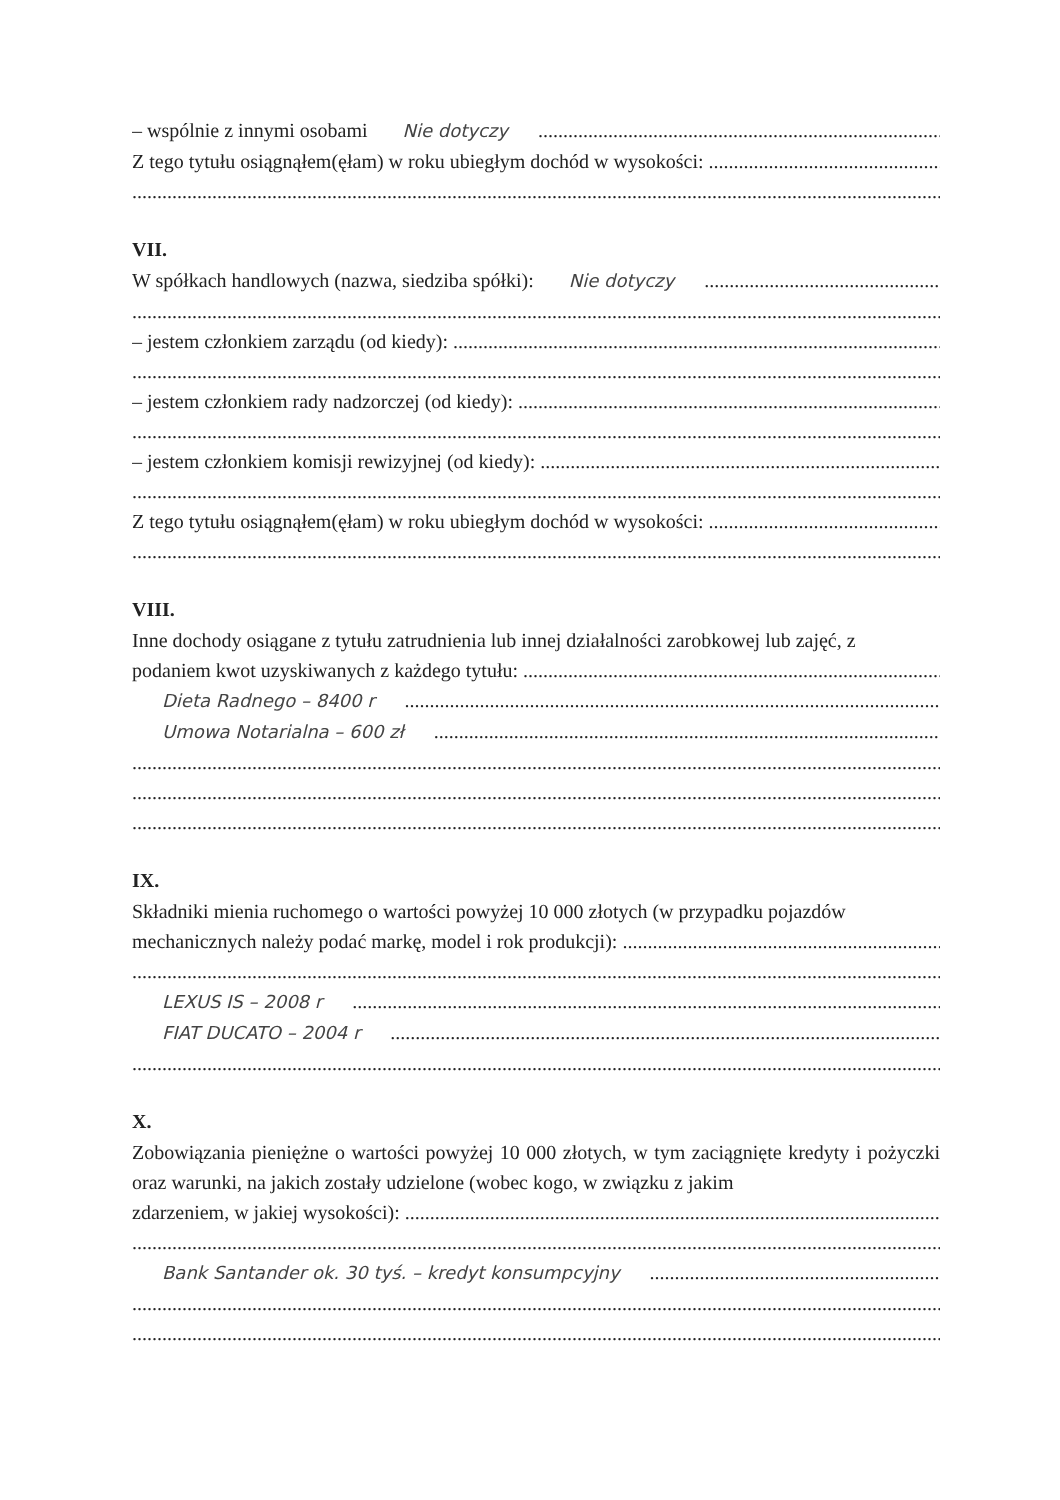– wspólnie z innymi osobami Nie dotyczy
Z tego tytułu osiągnąłem(ęłam) w roku ubiegłym dochód w wysokości:
VII.
W spółkach handlowych (nazwa, siedziba spółki): Nie dotyczy
– jestem członkiem zarządu (od kiedy):
– jestem członkiem rady nadzorczej (od kiedy):
– jestem członkiem komisji rewizyjnej (od kiedy):
Z tego tytułu osiągnąłem(ęłam) w roku ubiegłym dochód w wysokości:
VIII.
Inne dochody osiągane z tytułu zatrudnienia lub innej działalności zarobkowej lub zajęć, z
podaniem kwot uzyskiwanych z każdego tytułu:
Dieta Radnego – 8400 r
Umowa Notarialna – 600 zł
IX.
Składniki mienia ruchomego o wartości powyżej 10 000 złotych (w przypadku pojazdów
mechanicznych należy podać markę, model i rok produkcji):
LEXUS IS – 2008 r
FIAT DUCATO – 2004 r
X.
Zobowiązania pieniężne o wartości powyżej 10 000 złotych, w tym zaciągnięte kredyty i pożyczki oraz warunki, na jakich zostały udzielone (wobec kogo, w związku z jakim
zdarzeniem, w jakiej wysokości):
Bank Santander ok. 30 tyś. – kredyt konsumpcyjny